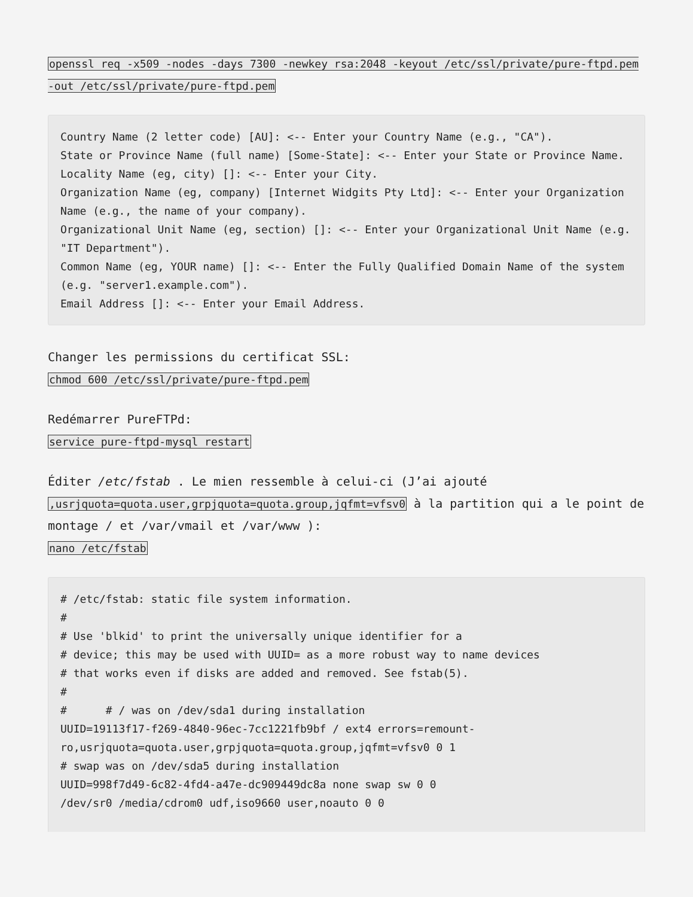openssl req -x509 -nodes -days 7300 -newkey rsa:2048 -keyout /etc/ssl/private/pure-ftpd.pem -out /etc/ssl/private/pure-ftpd.pem
Country Name (2 letter code) [AU]: <-- Enter your Country Name (e.g., "CA").
State or Province Name (full name) [Some-State]: <-- Enter your State or Province Name.
Locality Name (eg, city) []: <-- Enter your City.
Organization Name (eg, company) [Internet Widgits Pty Ltd]: <-- Enter your Organization Name (e.g., the name of your company).
Organizational Unit Name (eg, section) []: <-- Enter your Organizational Unit Name (e.g. "IT Department").
Common Name (eg, YOUR name) []: <-- Enter the Fully Qualified Domain Name of the system (e.g. "server1.example.com").
Email Address []: <-- Enter your Email Address.
Changer les permissions du certificat SSL:
chmod 600 /etc/ssl/private/pure-ftpd.pem
Redémarrer PureFTPd:
service pure-ftpd-mysql restart
Éditer /etc/fstab . Le mien ressemble à celui-ci (J’ai ajouté ,usrjquota=quota.user,grpjquota=quota.group,jqfmt=vfsv0 à la partition qui a le point de montage / et /var/vmail et /var/www ):
nano /etc/fstab
# /etc/fstab: static file system information.
#
# Use 'blkid' to print the universally unique identifier for a
# device; this may be used with UUID= as a more robust way to name devices
# that works even if disks are added and removed. See fstab(5).
#
#      # / was on /dev/sda1 during installation
UUID=19113f17-f269-4840-96ec-7cc1221fb9bf / ext4 errors=remount-ro,usrjquota=quota.user,grpjquota=quota.group,jqfmt=vfsv0 0 1
# swap was on /dev/sda5 during installation
UUID=998f7d49-6c82-4fd4-a47e-dc909449dc8a none swap sw 0 0
/dev/sr0 /media/cdrom0 udf,iso9660 user,noauto 0 0